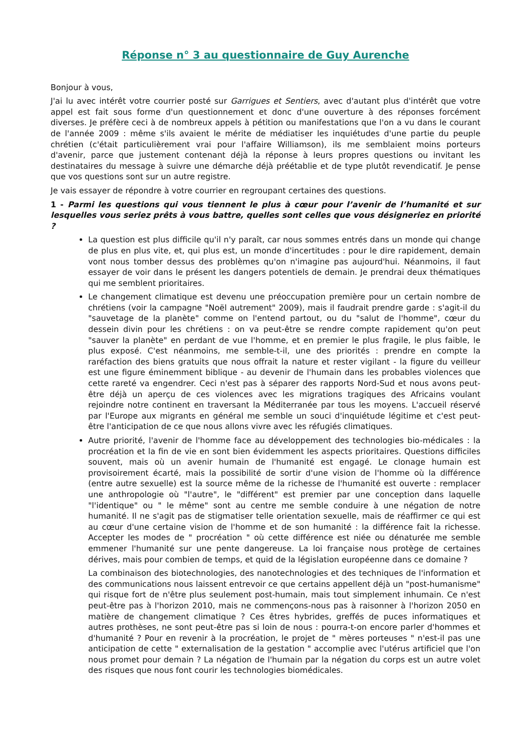Réponse n° 3 au questionnaire de Guy Aurenche
Bonjour à vous,
J'ai lu avec intérêt votre courrier posté sur Garrigues et Sentiers, avec d'autant plus d'intérêt que votre appel est fait sous forme d'un questionnement et donc d'une ouverture à des réponses forcément diverses. Je préfère ceci à de nombreux appels à pétition ou manifestations que l'on a vu dans le courant de l'année 2009 : même s'ils avaient le mérite de médiatiser les inquiétudes d'une partie du peuple chrétien (c'était particulièrement vrai pour l'affaire Williamson), ils me semblaient moins porteurs d'avenir, parce que justement contenant déjà la réponse à leurs propres questions ou invitant les destinataires du message à suivre une démarche déjà préétablie et de type plutôt revendicatif. Je pense que vos questions sont sur un autre registre.
Je vais essayer de répondre à votre courrier en regroupant certaines des questions.
1 - Parmi les questions qui vous tiennent le plus à cœur pour l’avenir de l’humanité et sur lesquelles vous seriez prêts à vous battre, quelles sont celles que vous désigneriez en priorité ?
La question est plus difficile qu'il n'y paraît, car nous sommes entrés dans un monde qui change de plus en plus vite, et, qui plus est, un monde d'incertitudes : pour le dire rapidement, demain vont nous tomber dessus des problèmes qu'on n'imagine pas aujourd'hui. Néanmoins, il faut essayer de voir dans le présent les dangers potentiels de demain. Je prendrai deux thématiques qui me semblent prioritaires.
Le changement climatique est devenu une préoccupation première pour un certain nombre de chrétiens (voir la campagne "Noël autrement" 2009), mais il faudrait prendre garde : s'agit-il du "sauvetage de la planète" comme on l'entend partout, ou du "salut de l'homme", cœur du dessein divin pour les chrétiens : on va peut-être se rendre compte rapidement qu'on peut "sauver la planète" en perdant de vue l'homme, et en premier le plus fragile, le plus faible, le plus exposé. C'est néanmoins, me semble-t-il, une des priorités : prendre en compte la raréfaction des biens gratuits que nous offrait la nature et rester vigilant - la figure du veilleur est une figure éminemment biblique - au devenir de l'humain dans les probables violences que cette rareté va engendrer. Ceci n'est pas à séparer des rapports Nord-Sud et nous avons peut-être déjà un aperçu de ces violences avec les migrations tragiques des Africains voulant rejoindre notre continent en traversant la Méditerranée par tous les moyens. L'accueil réservé par l'Europe aux migrants en général me semble un souci d'inquiétude légitime et c'est peut-être l'anticipation de ce que nous allons vivre avec les réfugiés climatiques.
Autre priorité, l'avenir de l'homme face au développement des technologies bio-médicales : la procréation et la fin de vie en sont bien évidemment les aspects prioritaires. Questions difficiles souvent, mais où un avenir humain de l'humanité est engagé. Le clonage humain est provisoirement écarté, mais la possibilité de sortir d'une vision de l'homme où la différence (entre autre sexuelle) est la source même de la richesse de l'humanité est ouverte : remplacer une anthropologie où "l'autre", le "différent" est premier par une conception dans laquelle "l'identique" ou " le même" sont au centre me semble conduire à une négation de notre humanité. Il ne s'agit pas de stigmatiser telle orientation sexuelle, mais de réaffirmer ce qui est au cœur d'une certaine vision de l'homme et de son humanité : la différence fait la richesse. Accepter les modes de " procréation " où cette différence est niée ou dénaturée me semble emmener l'humanité sur une pente dangereuse. La loi française nous protège de certaines dérives, mais pour combien de temps, et quid de la législation européenne dans ce domaine ?
La combinaison des biotechnologies, des nanotechnologies et des techniques de l'information et des communications nous laissent entrevoir ce que certains appellent déjà un "post-humanisme" qui risque fort de n'être plus seulement post-humain, mais tout simplement inhumain. Ce n'est peut-être pas à l'horizon 2010, mais ne commençons-nous pas à raisonner à l'horizon 2050 en matière de changement climatique ? Ces êtres hybrides, greffés de puces informatiques et autres prothèses, ne sont peut-être pas si loin de nous : pourra-t-on encore parler d'hommes et d'humanité ? Pour en revenir à la procréation, le projet de " mères porteuses " n'est-il pas une anticipation de cette " externalisation de la gestation " accomplie avec l'utérus artificiel que l'on nous promet pour demain ? La négation de l'humain par la négation du corps est un autre volet des risques que nous font courir les technologies biomédicales.